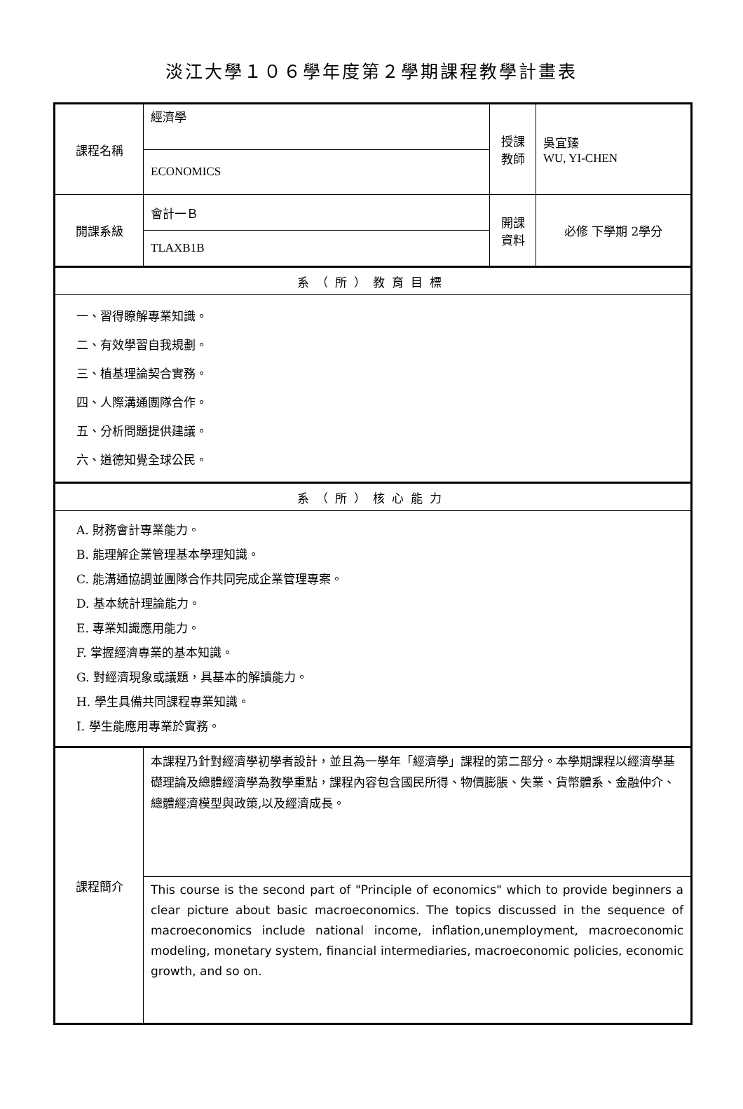淡江大學１０６學年度第２學期課程教學計畫表
| 課程名稱 | 經濟學 | 授課 教師 | 吳宜臻 WU, YI-CHEN |
| | ECONOMICS | | |
| 開課系級 | 會計一Ｂ | 開課 資料 | 必修 下學期 2學分 |
| | TLAXB1B | | |
| 系（所）教育目標 | | | |
| 一、習得瞭解專業知識。 二、有效學習自我規劃。 三、植基理論契合實務。 四、人際溝通團隊合作。 五、分析問題提供建議。 六、道德知覺全球公民。 | | | |
| 系（所）核心能力 | | | |
| A. 財務會計專業能力。 B. 能理解企業管理基本學理知識。 C. 能溝通協調並團隊合作共同完成企業管理專案。 D. 基本統計理論能力。 E. 專業知識應用能力。 F. 掌握經濟專業的基本知識。 G. 對經濟現象或議題，具基本的解讀能力。 H. 學生具備共同課程專業知識。 I. 學生能應用專業於實務。 | | | |
| 課程簡介 | 本課程乃針對經濟學初學者設計，並且為一學年「經濟學」課程的第二部分。本學期課程以經濟學基礎理論及總體經濟學為教學重點，課程內容包含國民所得、物價膨脹、失業、貨幣體系、金融仲介、總體經濟模型與政策,以及經濟成長。 | | |
| | This course is the second part of "Principle of economics" which to provide beginners a clear picture about basic macroeconomics. The topics discussed in the sequence of macroeconomics include national income, inflation,unemployment, macroeconomic modeling, monetary system, financial intermediaries, macroeconomic policies, economic growth, and so on. | | |